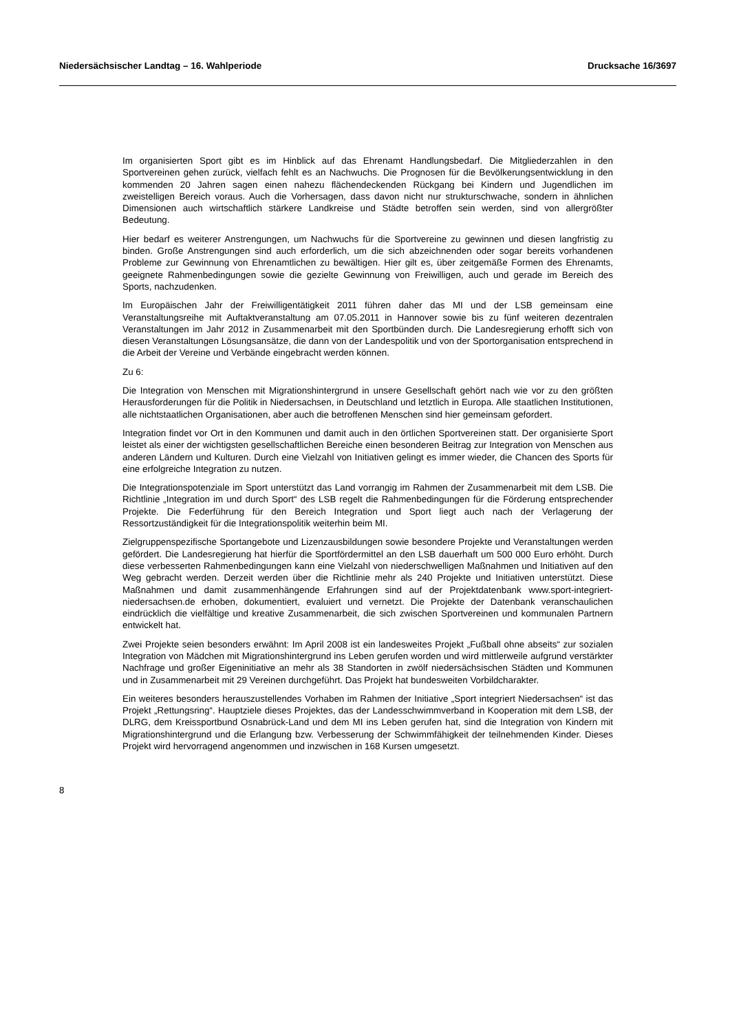Niedersächsischer Landtag – 16. Wahlperiode Drucksache 16/3697
Im organisierten Sport gibt es im Hinblick auf das Ehrenamt Handlungsbedarf. Die Mitgliederzahlen in den Sportvereinen gehen zurück, vielfach fehlt es an Nachwuchs. Die Prognosen für die Bevölkerungsentwicklung in den kommenden 20 Jahren sagen einen nahezu flächendeckenden Rückgang bei Kindern und Jugendlichen im zweistelligen Bereich voraus. Auch die Vorhersagen, dass davon nicht nur strukturschwache, sondern in ähnlichen Dimensionen auch wirtschaftlich stärkere Landkreise und Städte betroffen sein werden, sind von allergrößter Bedeutung.
Hier bedarf es weiterer Anstrengungen, um Nachwuchs für die Sportvereine zu gewinnen und diesen langfristig zu binden. Große Anstrengungen sind auch erforderlich, um die sich abzeichnenden oder sogar bereits vorhandenen Probleme zur Gewinnung von Ehrenamtlichen zu bewältigen. Hier gilt es, über zeitgemäße Formen des Ehrenamts, geeignete Rahmenbedingungen sowie die gezielte Gewinnung von Freiwilligen, auch und gerade im Bereich des Sports, nachzudenken.
Im Europäischen Jahr der Freiwilligentätigkeit 2011 führen daher das MI und der LSB gemeinsam eine Veranstaltungsreihe mit Auftaktveranstaltung am 07.05.2011 in Hannover sowie bis zu fünf weiteren dezentralen Veranstaltungen im Jahr 2012 in Zusammenarbeit mit den Sportbünden durch. Die Landesregierung erhofft sich von diesen Veranstaltungen Lösungsansätze, die dann von der Landespolitik und von der Sportorganisation entsprechend in die Arbeit der Vereine und Verbände eingebracht werden können.
Zu 6:
Die Integration von Menschen mit Migrationshintergrund in unsere Gesellschaft gehört nach wie vor zu den größten Herausforderungen für die Politik in Niedersachsen, in Deutschland und letztlich in Europa. Alle staatlichen Institutionen, alle nichtstaatlichen Organisationen, aber auch die betroffenen Menschen sind hier gemeinsam gefordert.
Integration findet vor Ort in den Kommunen und damit auch in den örtlichen Sportvereinen statt. Der organisierte Sport leistet als einer der wichtigsten gesellschaftlichen Bereiche einen besonderen Beitrag zur Integration von Menschen aus anderen Ländern und Kulturen. Durch eine Vielzahl von Initiativen gelingt es immer wieder, die Chancen des Sports für eine erfolgreiche Integration zu nutzen.
Die Integrationspotenziale im Sport unterstützt das Land vorrangig im Rahmen der Zusammenarbeit mit dem LSB. Die Richtlinie „Integration im und durch Sport“ des LSB regelt die Rahmenbedingungen für die Förderung entsprechender Projekte. Die Federführung für den Bereich Integration und Sport liegt auch nach der Verlagerung der Ressortzuständigkeit für die Integrationspolitik weiterhin beim MI.
Zielgruppenspezifische Sportangebote und Lizenzausbildungen sowie besondere Projekte und Veranstaltungen werden gefördert. Die Landesregierung hat hierfür die Sportfördermittel an den LSB dauerhaft um 500 000 Euro erhöht. Durch diese verbesserten Rahmenbedingungen kann eine Vielzahl von niederschwelligen Maßnahmen und Initiativen auf den Weg gebracht werden. Derzeit werden über die Richtlinie mehr als 240 Projekte und Initiativen unterstützt. Diese Maßnahmen und damit zusammenhängende Erfahrungen sind auf der Projektdatenbank www.sport-integriert-niedersachsen.de erhoben, dokumentiert, evaluiert und vernetzt. Die Projekte der Datenbank veranschaulichen eindrücklich die vielfältige und kreative Zusammenarbeit, die sich zwischen Sportvereinen und kommunalen Partnern entwickelt hat.
Zwei Projekte seien besonders erwähnt: Im April 2008 ist ein landesweites Projekt „Fußball ohne abseits“ zur sozialen Integration von Mädchen mit Migrationshintergrund ins Leben gerufen worden und wird mittlerweile aufgrund verstärkter Nachfrage und großer Eigeninitiative an mehr als 38 Standorten in zwölf niedersächsischen Städten und Kommunen und in Zusammenarbeit mit 29 Vereinen durchgeführt. Das Projekt hat bundesweiten Vorbildcharakter.
Ein weiteres besonders herauszustellendes Vorhaben im Rahmen der Initiative „Sport integriert Niedersachsen“ ist das Projekt „Rettungsring“. Hauptziele dieses Projektes, das der Landesschwimmverband in Kooperation mit dem LSB, der DLRG, dem Kreissportbund Osnabrück-Land und dem MI ins Leben gerufen hat, sind die Integration von Kindern mit Migrationshintergrund und die Erlangung bzw. Verbesserung der Schwimmfähigkeit der teilnehmenden Kinder. Dieses Projekt wird hervorragend angenommen und inzwischen in 168 Kursen umgesetzt.
8